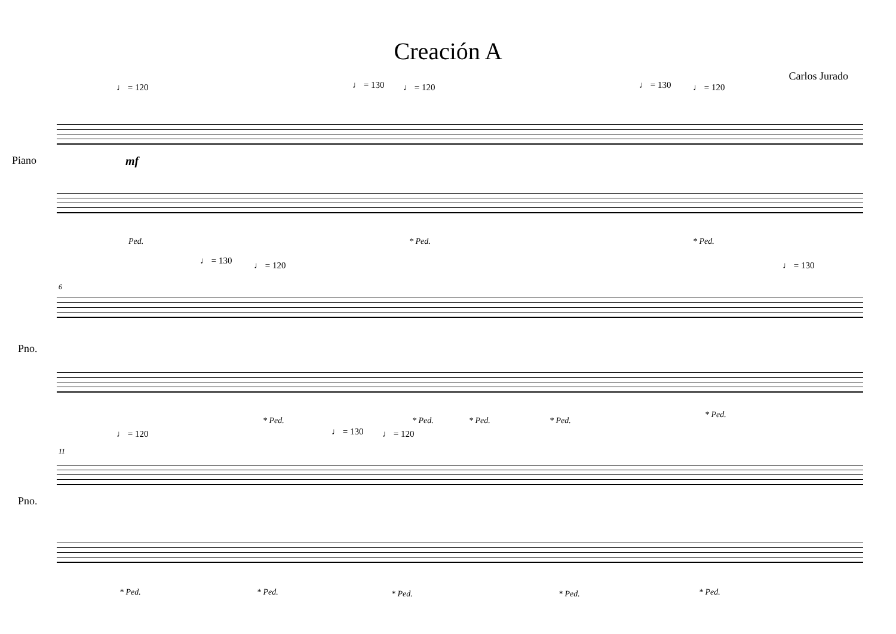Creación A
Carlos Jurado
♩ = 120 ♩ = 130 ♩ = 120 ♩ = 130 ♩ = 120
Piano mf
Ped. * Ped. * Ped.
♩ = 130 ♩ = 120 ♩ = 130
6
Pno.
* Ped. * Ped. * Ped. * Ped.
* Ped.
♩ = 120 ♩ = 130 ♩ = 120
11
Pno.
* Ped. * Ped. * Ped. * Ped. * Ped.